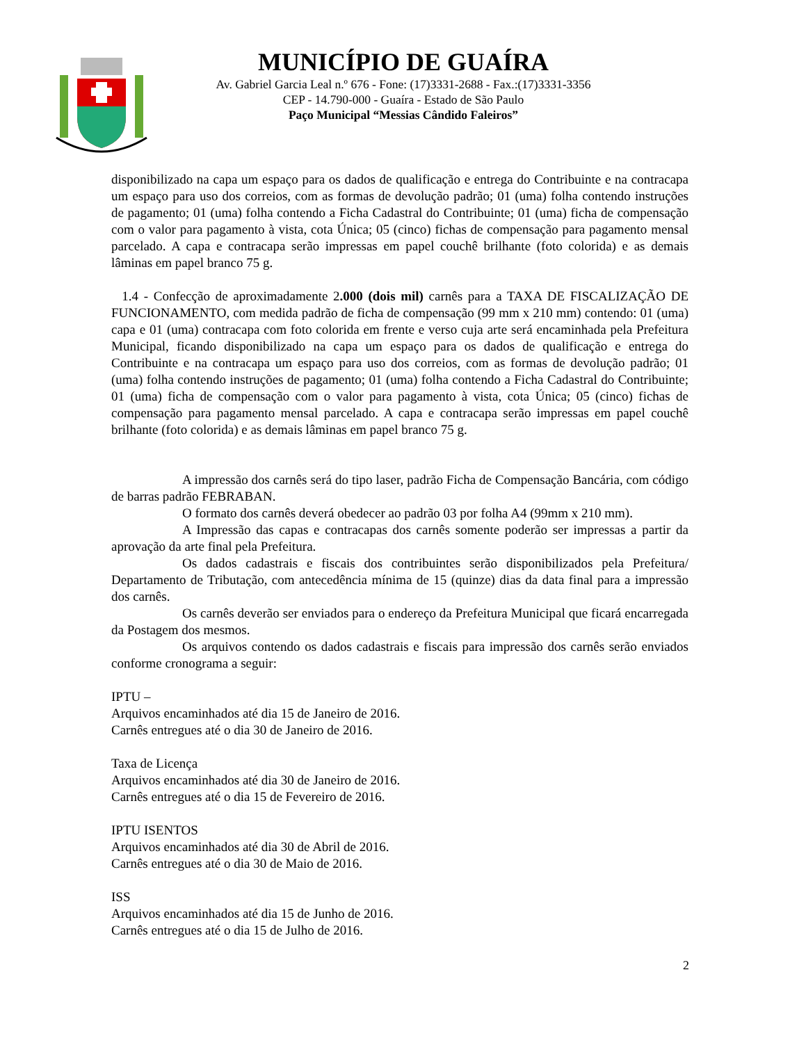MUNICÍPIO DE GUAÍRA
Av. Gabriel Garcia Leal n.º 676 - Fone: (17)3331-2688 - Fax.:(17)3331-3356
CEP - 14.790-000 - Guaíra - Estado de São Paulo
Paço Municipal “Messias Cândido Faleiros”
disponibilizado na capa um espaço para os dados de qualificação e entrega do Contribuinte e na contracapa um espaço para uso dos correios, com as formas de devolução padrão; 01 (uma) folha contendo instruções de pagamento; 01 (uma) folha contendo a Ficha Cadastral do Contribuinte; 01 (uma) ficha de compensação com o valor para pagamento à vista, cota Única; 05 (cinco) fichas de compensação para pagamento mensal parcelado. A capa e contracapa serão impressas em papel couchê brilhante (foto colorida) e as demais lâminas em papel branco 75 g.
1.4 - Confecção de aproximadamente 2.000 (dois mil) carnês para a TAXA DE FISCALIZAÇÃO DE FUNCIONAMENTO, com medida padrão de ficha de compensação (99 mm x 210 mm) contendo: 01 (uma) capa e 01 (uma) contracapa com foto colorida em frente e verso cuja arte será encaminhada pela Prefeitura Municipal, ficando disponibilizado na capa um espaço para os dados de qualificação e entrega do Contribuinte e na contracapa um espaço para uso dos correios, com as formas de devolução padrão; 01 (uma) folha contendo instruções de pagamento; 01 (uma) folha contendo a Ficha Cadastral do Contribuinte; 01 (uma) ficha de compensação com o valor para pagamento à vista, cota Única; 05 (cinco) fichas de compensação para pagamento mensal parcelado. A capa e contracapa serão impressas em papel couchê brilhante (foto colorida) e as demais lâminas em papel branco 75 g.
A impressão dos carnês será do tipo laser, padrão Ficha de Compensação Bancária, com código de barras padrão FEBRABAN.
O formato dos carnês deverá obedecer ao padrão 03 por folha A4 (99mm x 210 mm).
A Impressão das capas e contracapas dos carnês somente poderão ser impressas a partir da aprovação da arte final pela Prefeitura.
Os dados cadastrais e fiscais dos contribuintes serão disponibilizados pela Prefeitura/ Departamento de Tributação, com antecedência mínima de 15 (quinze) dias da data final para a impressão dos carnês.
Os carnês deverão ser enviados para o endereço da Prefeitura Municipal que ficará encarregada da Postagem dos mesmos.
Os arquivos contendo os dados cadastrais e fiscais para impressão dos carnês serão enviados conforme cronograma a seguir:
IPTU –
Arquivos encaminhados até dia 15 de Janeiro de 2016.
Carnês entregues até o dia 30 de Janeiro de 2016.
Taxa de Licença
Arquivos encaminhados até dia 30 de Janeiro de 2016.
Carnês entregues até o dia 15 de Fevereiro de 2016.
IPTU ISENTOS
Arquivos encaminhados até dia 30 de Abril de 2016.
Carnês entregues até o dia 30 de Maio de 2016.
ISS
Arquivos encaminhados até dia 15 de Junho de 2016.
Carnês entregues até o dia 15 de Julho de 2016.
2